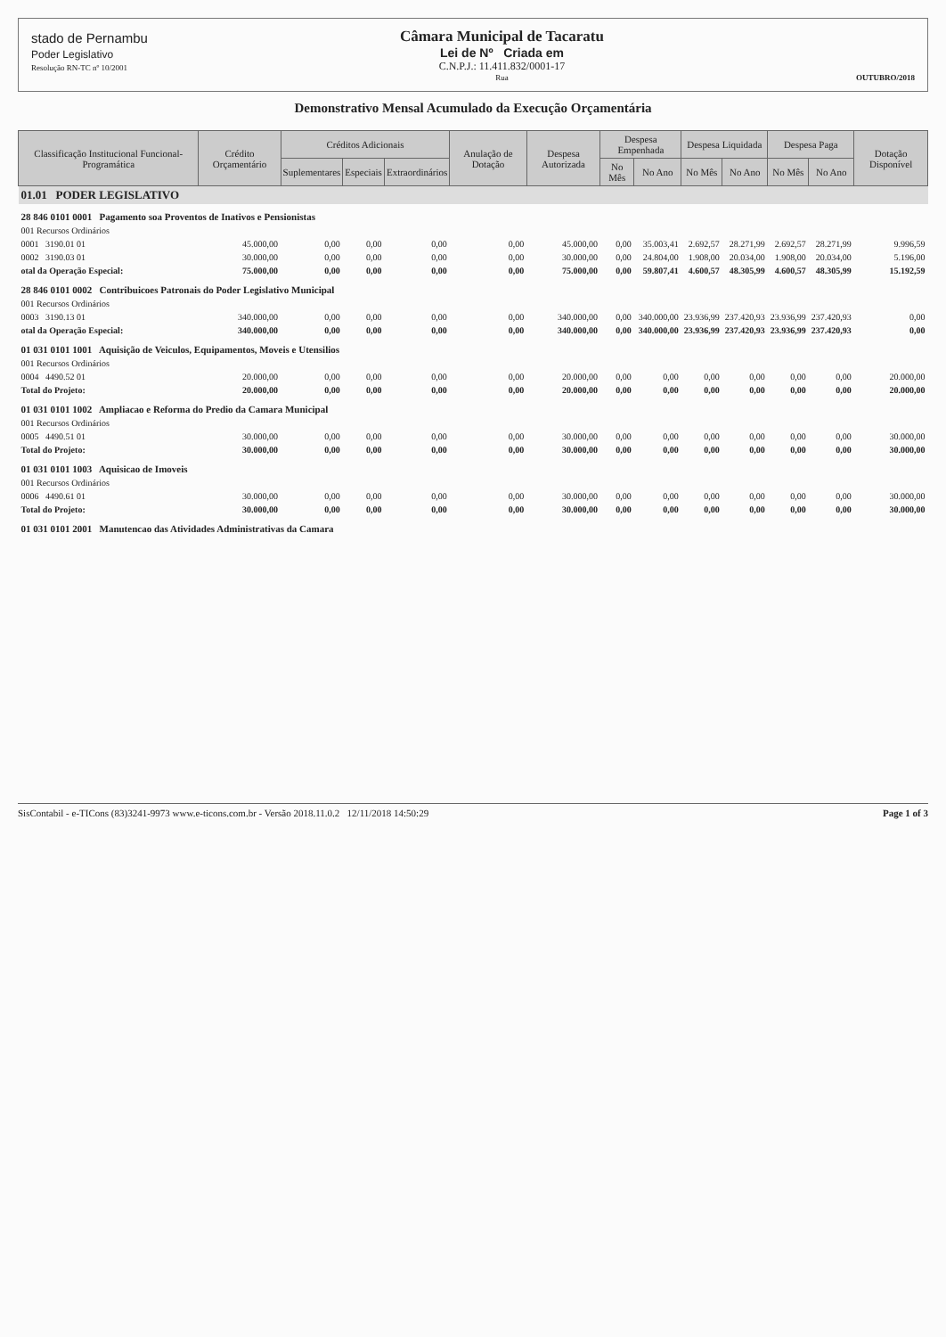stado de Pernambu
Poder Legislativo
Resolução RN-TC nº 10/2001
Câmara Municipal de Tacaratu
Lei de Nº Criada em
C.N.P.J.: 11.411.832/0001-17
Rua
OUTUBRO/2018
Demonstrativo Mensal Acumulado da Execução Orçamentária
| Classificação Institucional Funcional-Programática | Crédito Orçamentário | Créditos Adicionais | | | Anulação de Dotação | Despesa Autorizada | Despesa Empenhada | | Despesa Liquidada | | Despesa Paga | | Dotação Disponível |
| --- | --- | --- | --- | --- | --- | --- | --- | --- | --- | --- | --- | --- | --- |
| | | Suplementares | Especiais | Extraordinários | | | No Mês | No Ano | No Mês | No Ano | No Mês | No Ano | |
| 01.01 PODER LEGISLATIVO | | | | | | | | | | | | | |
| 28 846 0101 0001 Pagamento soa Proventos de Inativos e Pensionistas | | | | | | | | | | | | | |
| 001 Recursos Ordinários | | | | | | | | | | | | | |
| 0001 3190.01 01 | 45.000,00 | 0,00 | 0,00 | 0,00 | 0,00 | 45.000,00 | 0,00 | 35.003,41 | 2.692,57 | 28.271,99 | 2.692,57 | 28.271,99 | 9.996,59 |
| 0002 3190.03 01 | 30.000,00 | 0,00 | 0,00 | 0,00 | 0,00 | 30.000,00 | 0,00 | 24.804,00 | 1.908,00 | 20.034,00 | 1.908,00 | 20.034,00 | 5.196,00 |
| otal da Operação Especial: | 75.000,00 | 0,00 | 0,00 | 0,00 | 0,00 | 75.000,00 | 0,00 | 59.807,41 | 4.600,57 | 48.305,99 | 4.600,57 | 48.305,99 | 15.192,59 |
| 28 846 0101 0002 Contribuicoes Patronais do Poder Legislativo Municipal | | | | | | | | | | | | | |
| 001 Recursos Ordinários | | | | | | | | | | | | | |
| 0003 3190.13 01 | 340.000,00 | 0,00 | 0,00 | 0,00 | 0,00 | 340.000,00 | 0,00 | 340.000,00 | 23.936,99 | 237.420,93 | 23.936,99 | 237.420,93 | 0,00 |
| otal da Operação Especial: | 340.000,00 | 0,00 | 0,00 | 0,00 | 0,00 | 340.000,00 | 0,00 | 340.000,00 | 23.936,99 | 237.420,93 | 23.936,99 | 237.420,93 | 0,00 |
| 01 031 0101 1001 Aquisição de Veiculos, Equipamentos, Moveis e Utensilios | | | | | | | | | | | | | |
| 001 Recursos Ordinários | | | | | | | | | | | | | |
| 0004 4490.52 01 | 20.000,00 | 0,00 | 0,00 | 0,00 | 0,00 | 20.000,00 | 0,00 | 0,00 | 0,00 | 0,00 | 0,00 | 0,00 | 20.000,00 |
| Total do Projeto: | 20.000,00 | 0,00 | 0,00 | 0,00 | 0,00 | 20.000,00 | 0,00 | 0,00 | 0,00 | 0,00 | 0,00 | 0,00 | 20.000,00 |
| 01 031 0101 1002 Ampliacao e Reforma do Predio da Camara Municipal | | | | | | | | | | | | | |
| 001 Recursos Ordinários | | | | | | | | | | | | | |
| 0005 4490.51 01 | 30.000,00 | 0,00 | 0,00 | 0,00 | 0,00 | 30.000,00 | 0,00 | 0,00 | 0,00 | 0,00 | 0,00 | 0,00 | 30.000,00 |
| Total do Projeto: | 30.000,00 | 0,00 | 0,00 | 0,00 | 0,00 | 30.000,00 | 0,00 | 0,00 | 0,00 | 0,00 | 0,00 | 0,00 | 30.000,00 |
| 01 031 0101 1003 Aquisicao de Imoveis | | | | | | | | | | | | | |
| 001 Recursos Ordinários | | | | | | | | | | | | | |
| 0006 4490.61 01 | 30.000,00 | 0,00 | 0,00 | 0,00 | 0,00 | 30.000,00 | 0,00 | 0,00 | 0,00 | 0,00 | 0,00 | 0,00 | 30.000,00 |
| Total do Projeto: | 30.000,00 | 0,00 | 0,00 | 0,00 | 0,00 | 30.000,00 | 0,00 | 0,00 | 0,00 | 0,00 | 0,00 | 0,00 | 30.000,00 |
| 01 031 0101 2001 Manutencao das Atividades Administrativas da Camara | | | | | | | | | | | | | |
SisContabil - e-TICons (83)3241-9973 www.e-ticons.com.br - Versão 2018.11.0.2 12/11/2018 14:50:29 Page 1 of 3